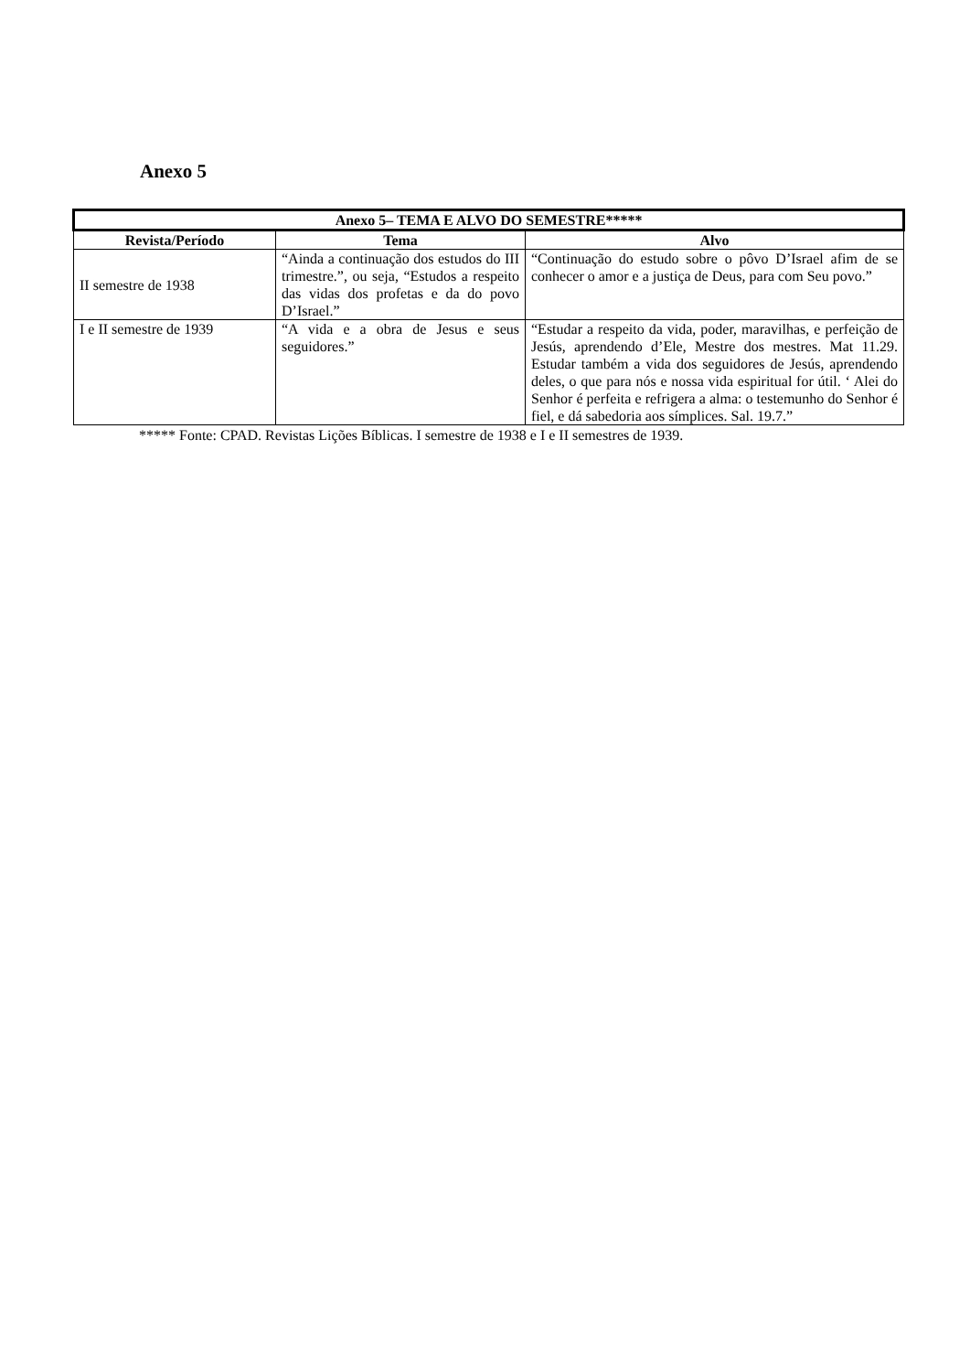Anexo 5
| Anexo 5– TEMA E ALVO DO SEMESTRE***** | | |
| --- | --- | --- |
| Revista/Período | Tema | Alvo |
| II semestre de 1938 | “Ainda a continuação dos estudos do III trimestre.”, ou seja, “Estudos a respeito das vidas dos profetas e da do povo D’Israel.” | “Continuação do estudo sobre o pôvo D’Israel afim de se conhecer o amor e a justiça de Deus, para com Seu povo.” |
| I e II semestre de 1939 | “A vida e a obra de Jesus e seus seguidores.” | “Estudar a respeito da vida, poder, maravilhas, e perfeição de Jesús, aprendendo d’Ele, Mestre dos mestres. Mat 11.29. Estudar também a vida dos seguidores de Jesús, aprendendo deles, o que para nós e nossa vida espiritual for útil. ‘ Alei do Senhor é perfeita e refrigera a alma: o testemunho do Senhor é fiel, e dá sabedoria aos símplices. Sal. 19.7.” |
***** Fonte: CPAD. Revistas Lições Bíblicas. I semestre de 1938 e I e II semestres de 1939.